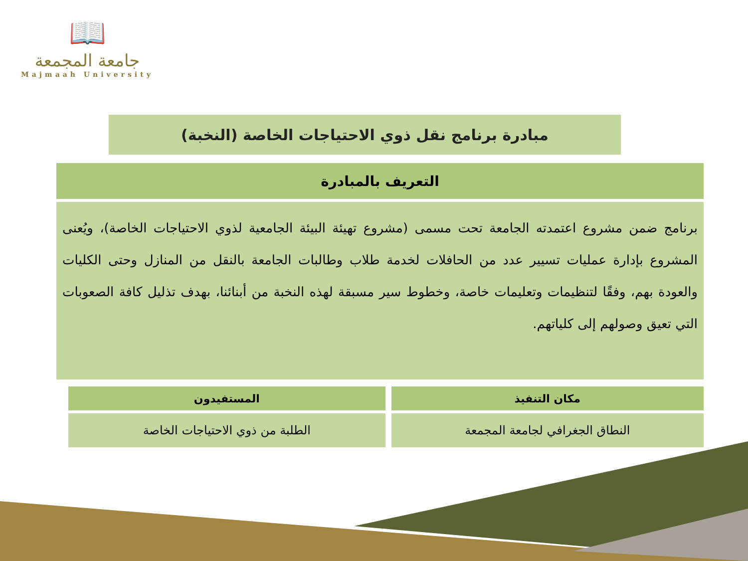📖
جامعة المجمعة
Majmaah University
مبادرة برنامج نقل ذوي الاحتياجات الخاصة (النخبة)
التعريف بالمبادرة
برنامج ضمن مشروع اعتمدته الجامعة تحت مسمى (مشروع تهيئة البيئة الجامعية لذوي الاحتياجات الخاصة)، ويُعنى المشروع بإدارة عمليات تسيير عدد من الحافلات لخدمة طلاب وطالبات الجامعة بالنقل من المنازل وحتى الكليات والعودة بهم، وفقًا لتنظيمات وتعليمات خاصة، وخطوط سير مسبقة لهذه النخبة من أبنائنا، بهدف تذليل كافة الصعوبات التي تعيق وصولهم إلى كلياتهم.
| مكان التنفيذ | المستفيدون |
| --- | --- |
| النطاق الجغرافي لجامعة المجمعة | الطلبة من ذوي الاحتياجات الخاصة |